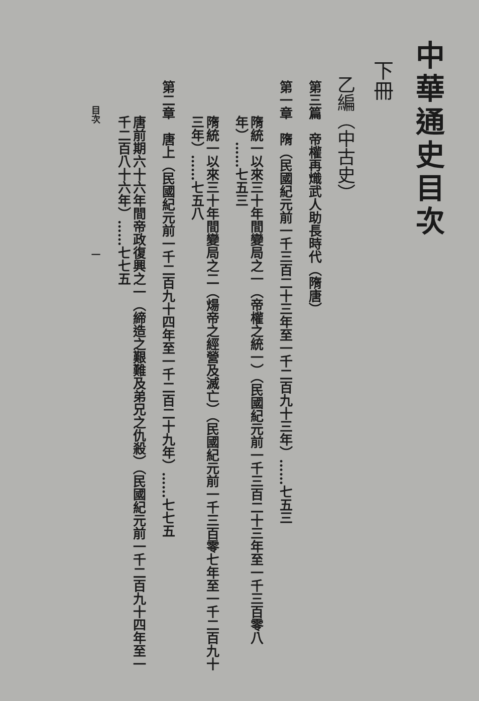中華通史目次
下冊
乙編（中古史）
第三篇　帝權再熾武人助長時代（隋唐）
第一章　隋（民國紀元前一千三百二十三年至一千二百九十三年）……七五三
隋統一以來三十年間變局之一（帝權之統一）（民國紀元前一千三百二十三年至一千三百零八年）……七五三
隋統一以來三十年間變局之二（煬帝之經營及滅亡）（民國紀元前一千三百零七年至一千二百九十三年）……七五八
第二章　唐上（民國紀元前一千二百九十四年至一千二百二十九年）……七七五
唐前期六十六年間帝政復興之一（締造之艱難及弟兄之仇殺）（民國紀元前一千二百九十四年至一千二百八十六年）……七七五
目次　　　　　　　　　　　　　　一